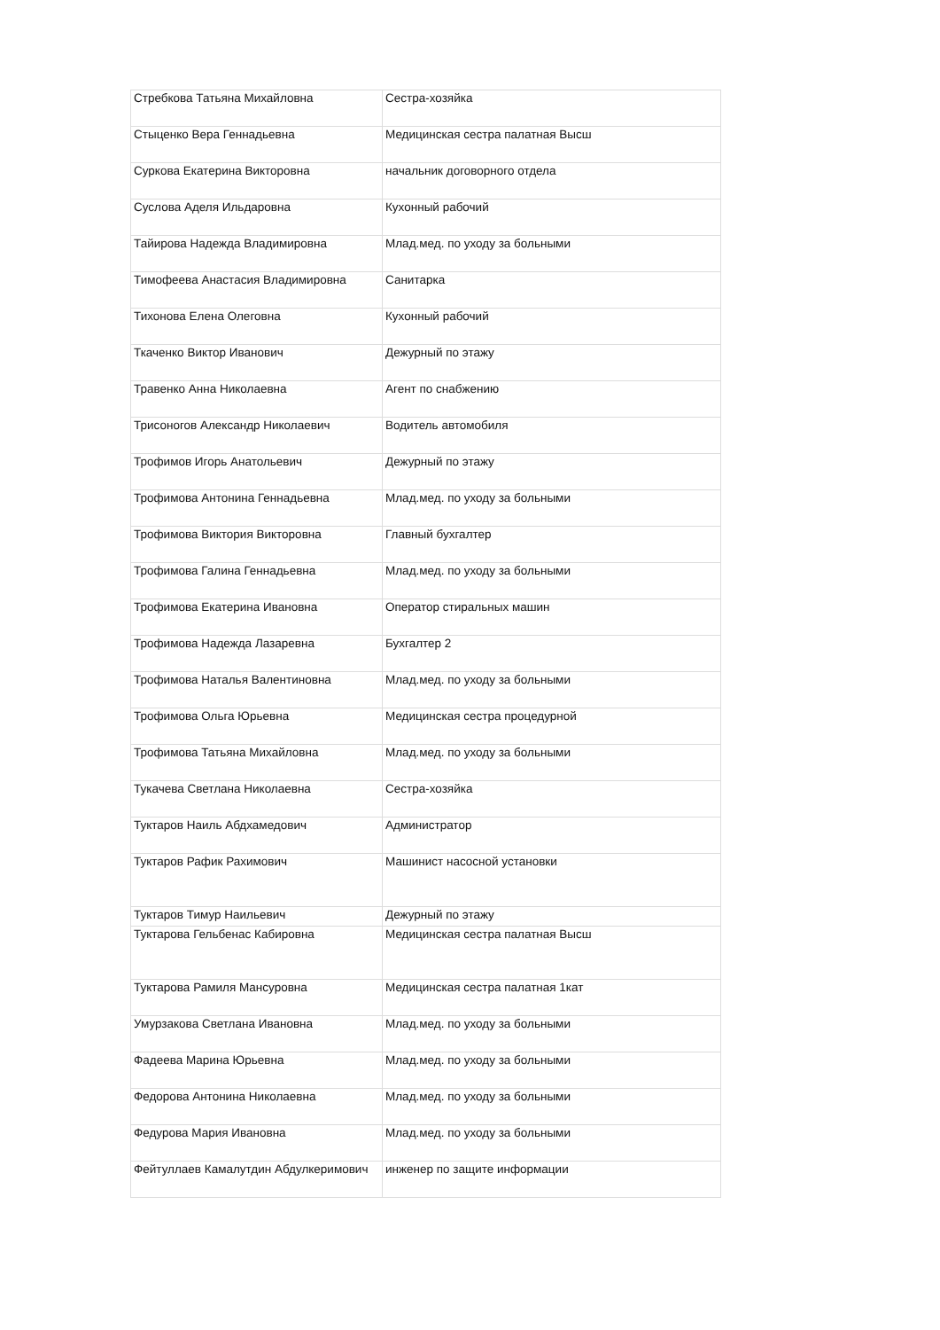| Стребкова Татьяна Михайловна | Сестра-хозяйка |
| Стыценко Вера Геннадьевна | Медицинская сестра палатная Высш |
| Суркова Екатерина Викторовна | начальник договорного отдела |
| Суслова Аделя Ильдаровна | Кухонный рабочий |
| Тайирова Надежда Владимировна | Млад.мед. по уходу за больными |
| Тимофеева Анастасия Владимировна | Санитарка |
| Тихонова Елена Олеговна | Кухонный рабочий |
| Ткаченко Виктор Иванович | Дежурный по этажу |
| Травенко Анна Николаевна | Агент по снабжению |
| Трисоногов Александр Николаевич | Водитель автомобиля |
| Трофимов Игорь Анатольевич | Дежурный по этажу |
| Трофимова Антонина Геннадьевна | Млад.мед. по уходу за больными |
| Трофимова Виктория Викторовна | Главный бухгалтер |
| Трофимова Галина Геннадьевна | Млад.мед. по уходу за больными |
| Трофимова Екатерина Ивановна | Оператор стиральных машин |
| Трофимова Надежда Лазаревна | Бухгалтер 2 |
| Трофимова Наталья Валентиновна | Млад.мед. по уходу за больными |
| Трофимова Ольга Юрьевна | Медицинская сестра процедурной |
| Трофимова Татьяна Михайловна | Млад.мед. по уходу за больными |
| Тукачева Светлана Николаевна | Сестра-хозяйка |
| Туктаров Наиль Абдхамедович | Администратор |
| Туктаров Рафик Рахимович | Машинист насосной установки |
| Туктаров Тимур Наильевич | Дежурный по этажу |
| Туктарова Гельбенас Кабировна | Медицинская сестра палатная Высш |
| Туктарова Рамиля Мансуровна | Медицинская сестра палатная 1кат |
| Умурзакова Светлана Ивановна | Млад.мед. по уходу за больными |
| Фадеева Марина Юрьевна | Млад.мед. по уходу за больными |
| Федорова Антонина Николаевна | Млад.мед. по уходу за больными |
| Федурова Мария Ивановна | Млад.мед. по уходу за больными |
| Фейтуллаев Камалутдин Абдулкеримович | инженер по защите информации |